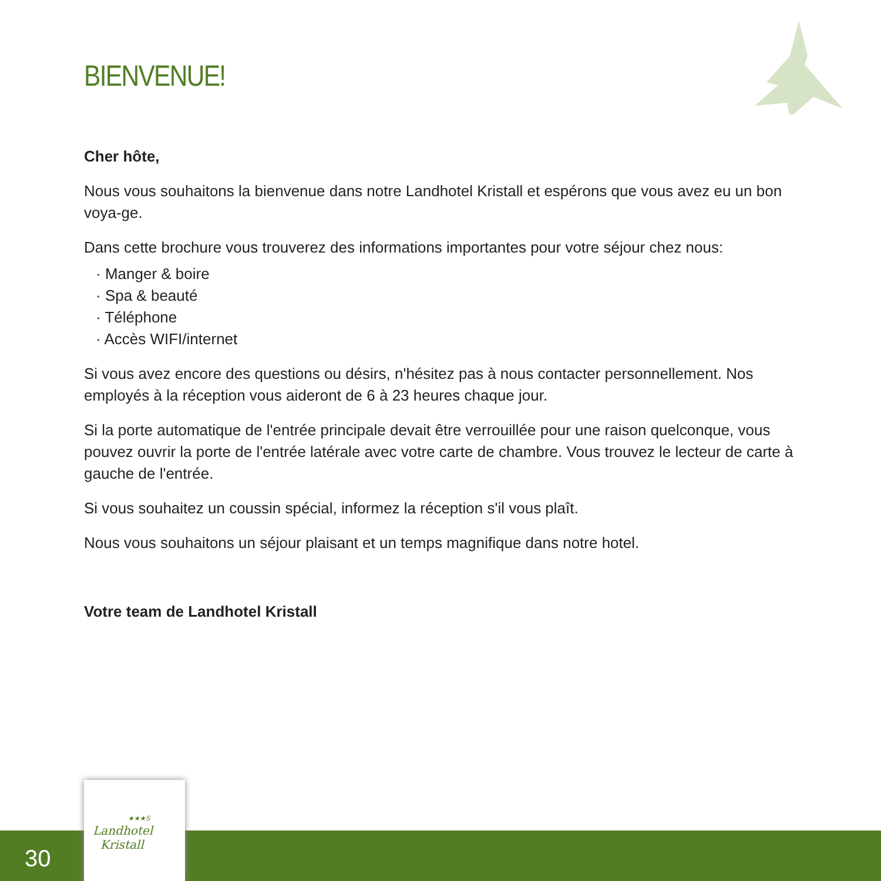BIENVENUE!
Cher hôte,
Nous vous souhaitons la bienvenue dans notre Landhotel Kristall et espérons que vous avez eu un bon voya-ge.
Dans cette brochure vous trouverez des informations importantes pour votre séjour chez nous:
· Manger & boire
· Spa & beauté
· Téléphone
· Accès WIFI/internet
Si vous avez encore des questions ou désirs, n'hésitez pas à nous contacter personnellement. Nos employés à la réception vous aideront de 6 à 23 heures chaque jour.
Si la porte automatique de l'entrée principale devait être verrouillée pour une raison quelconque, vous pouvez ouvrir la porte de l'entrée latérale avec votre carte de chambre. Vous trouvez le lecteur de carte à gauche de l'entrée.
Si vous souhaitez un coussin spécial, informez la réception s'il vous plaît.
Nous vous souhaitons un séjour plaisant et un temps magnifique dans notre hotel.
Votre team de Landhotel Kristall
30
★★★S
Landhotel
Kristall